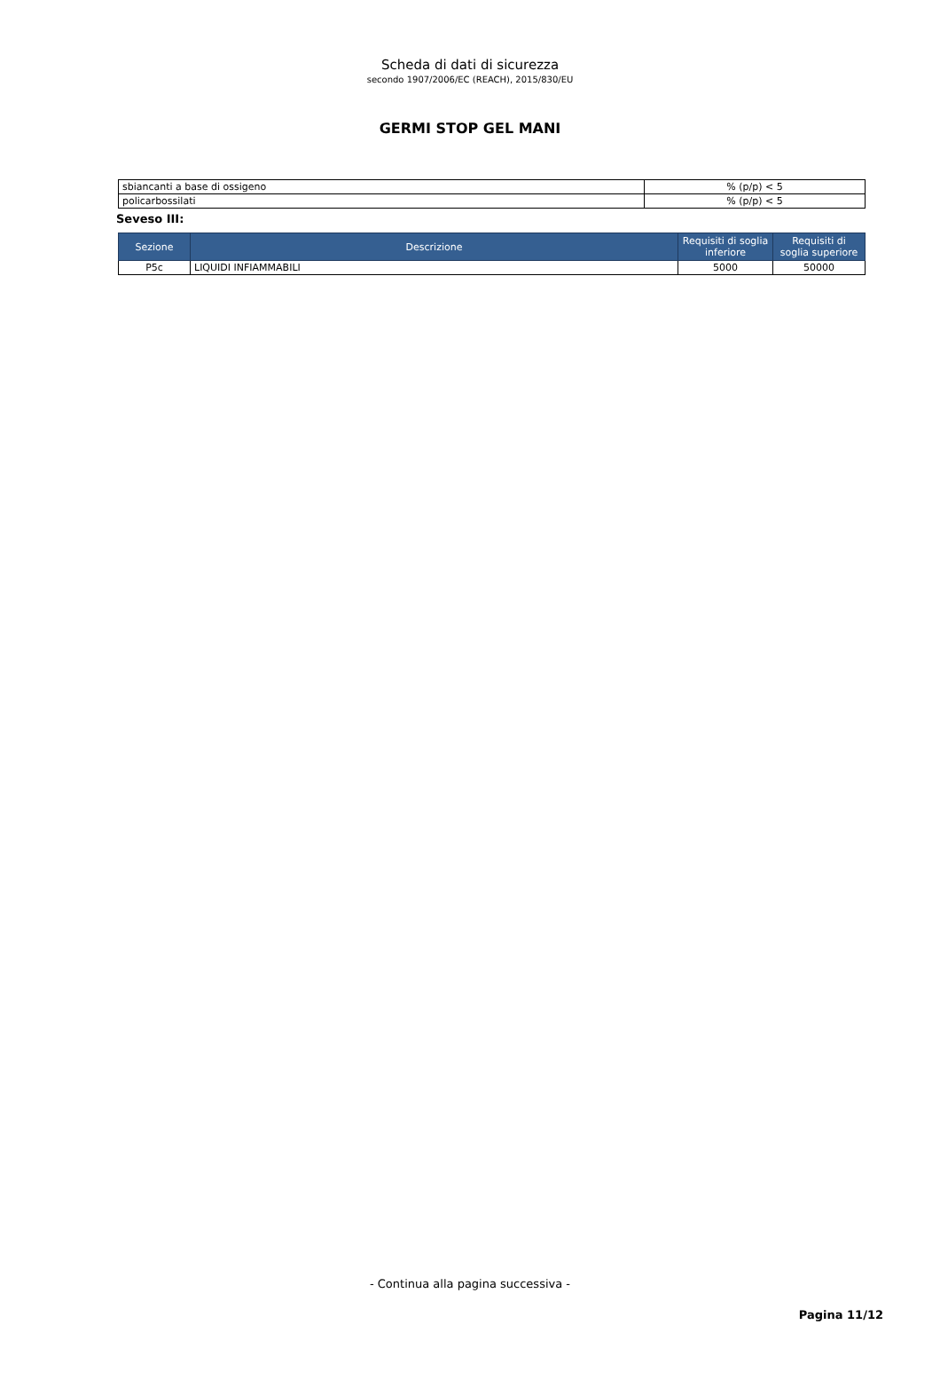Scheda di dati di sicurezza
secondo 1907/2006/EC (REACH), 2015/830/EU
GERMI STOP GEL MANI
| sbiancanti a base di ossigeno | % (p/p) < 5 |
| policarbossilati | % (p/p) < 5 |
Seveso III:
| Sezione | Descrizione | Requisiti di soglia inferiore | Requisiti di soglia superiore |
| --- | --- | --- | --- |
| P5c | LIQUIDI INFIAMMABILI | 5000 | 50000 |
- Continua alla pagina successiva -
Pagina 11/12